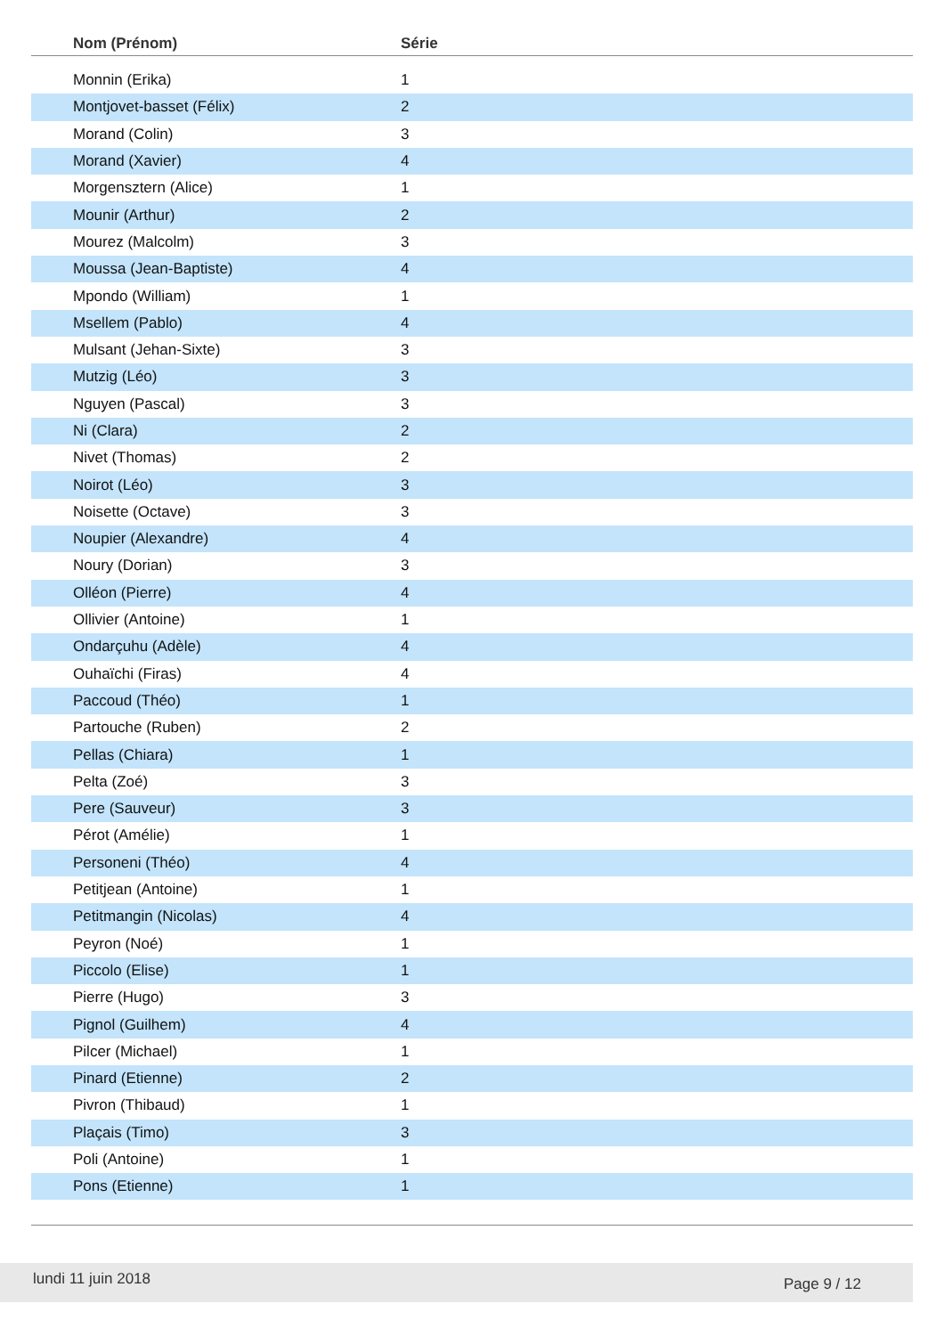| Nom (Prénom) | Série | |
| --- | --- | --- |
| Monnin (Erika) | 1 | |
| Montjovet-basset (Félix) | 2 | |
| Morand (Colin) | 3 | |
| Morand (Xavier) | 4 | |
| Morgensztern (Alice) | 1 | |
| Mounir (Arthur) | 2 | |
| Mourez (Malcolm) | 3 | |
| Moussa (Jean-Baptiste) | 4 | |
| Mpondo (William) | 1 | |
| Msellem (Pablo) | 4 | |
| Mulsant (Jehan-Sixte) | 3 | |
| Mutzig (Léo) | 3 | |
| Nguyen (Pascal) | 3 | |
| Ni (Clara) | 2 | |
| Nivet (Thomas) | 2 | |
| Noirot (Léo) | 3 | |
| Noisette (Octave) | 3 | |
| Noupier (Alexandre) | 4 | |
| Noury (Dorian) | 3 | |
| Olléon (Pierre) | 4 | |
| Ollivier (Antoine) | 1 | |
| Ondarçuhu (Adèle) | 4 | |
| Ouhaïchi (Firas) | 4 | |
| Paccoud (Théo) | 1 | |
| Partouche (Ruben) | 2 | |
| Pellas (Chiara) | 1 | |
| Pelta (Zoé) | 3 | |
| Pere (Sauveur) | 3 | |
| Pérot (Amélie) | 1 | |
| Personeni (Théo) | 4 | |
| Petitjean (Antoine) | 1 | |
| Petitmangin (Nicolas) | 4 | |
| Peyron (Noé) | 1 | |
| Piccolo (Elise) | 1 | |
| Pierre (Hugo) | 3 | |
| Pignol (Guilhem) | 4 | |
| Pilcer (Michael) | 1 | |
| Pinard (Etienne) | 2 | |
| Pivron (Thibaud) | 1 | |
| Plaçais (Timo) | 3 | |
| Poli (Antoine) | 1 | |
| Pons (Etienne) | 1 | |
lundi 11 juin 2018 Page 9 / 12